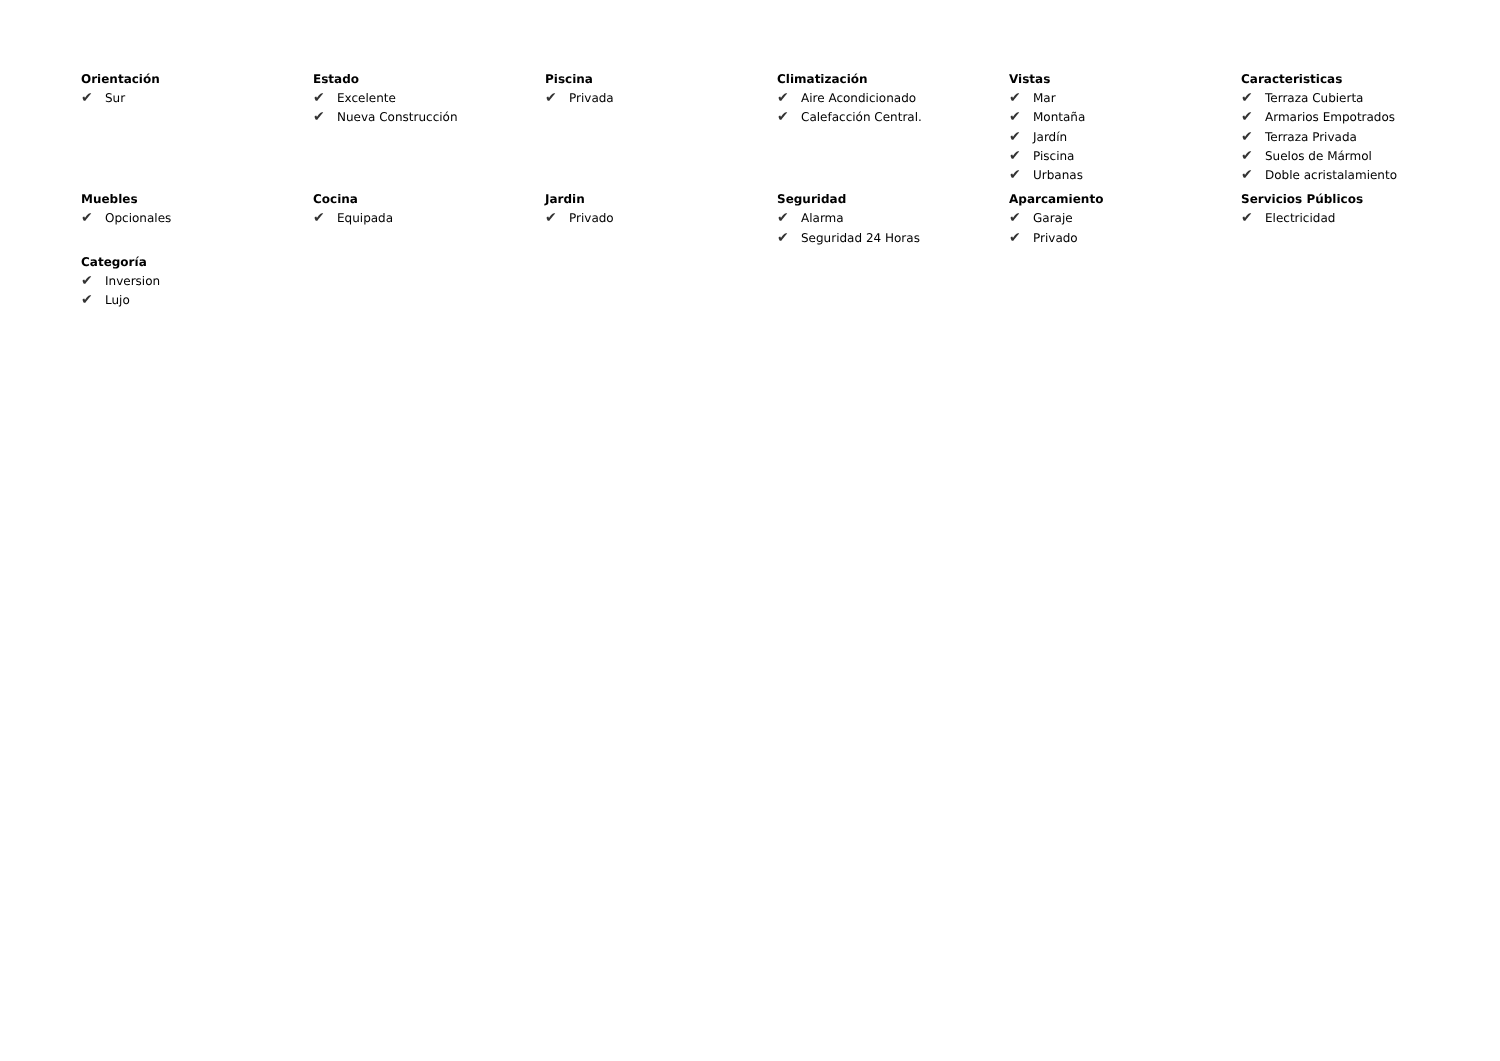Orientación
✔ Sur
Estado
✔ Excelente
✔ Nueva Construcción
Piscina
✔ Privada
Climatización
✔ Aire Acondicionado
✔ Calefacción Central.
Vistas
✔ Mar
✔ Montaña
✔ Jardín
✔ Piscina
✔ Urbanas
Caracteristicas
✔ Terraza Cubierta
✔ Armarios Empotrados
✔ Terraza Privada
✔ Suelos de Mármol
✔ Doble acristalamiento
Muebles
✔ Opcionales
Cocina
✔ Equipada
Jardin
✔ Privado
Seguridad
✔ Alarma
✔ Seguridad 24 Horas
Aparcamiento
✔ Garaje
✔ Privado
Servicios Públicos
✔ Electricidad
Categoría
✔ Inversion
✔ Lujo